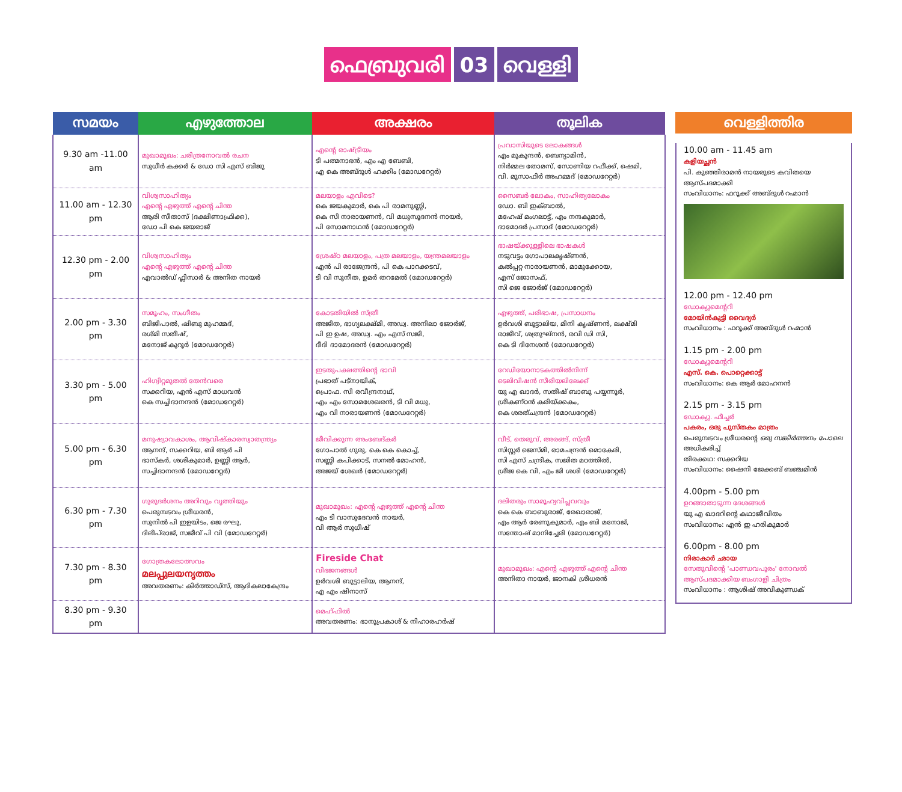ഫെബ്രുവരി 03 വെള്ളി
| സമയം | എഴുത്തോല | അക്ഷരം | തൂലിക |
| --- | --- | --- | --- |
| 9.30 am -11.00 am | മുഖാമുഖം: ചരിത്രനോവൽ രചന സുധീർ കക്കർ & ഡോ സി എസ് ബിജു | എന്റെ രാഷ്ട്രീയം ടി പത്മനാഭൻ, എം എ ബേബി, എ കെ അബ്ദുൾ ഹക്കിം (മോഡറേറ്റർ) | പ്രവാസിയുടെ ലോകങ്ങൾ എം മുകുന്ദൻ, ബെന്യാമിൻ, നിർമ്മല തോമസ്, സോണിയ റഫീക്ക്, ഷെമി, വി. മുസാഫിർ അഹമ്മദ് (മോഡറേറ്റർ) |
| 11.00 am - 12.30 pm | വിശ്വസാഹിത്യം എന്റെ എഴുത്ത് എന്റെ ചിന്ത ആരി സീതാസ് (ദക്ഷിണാഫ്രിക്ക), ഡോ പി കെ ജയരാജ് | മലയാളം എവിടെ? കെ ജയകുമാർ, കെ പി രാമനുണ്ണി, കെ സി നാരായണൻ, വി മധുസൂദനൻ നായർ, പി സോമനാഥൻ (മോഡറേറ്റർ) | സൈബർ ലോകം, സാഹിത്യലോകം ഡോ. ബി ഇക്ബാൽ, മഹേഷ് മംഗലാട്ട്, എം നന്ദകുമാർ, ദാമോദർ പ്രസാദ് (മോഡറേറ്റർ) |
| 12.30 pm - 2.00 pm | വിശ്വസാഹിത്യം എന്റെ എഴുത്ത് എന്റെ ചിന്ത എവാൽഡ് ഫ്ലിസാർ & അനിത നായർ | ശ്രേഷ്ഠ മലയാളം, പത്ര മലയാളം, യന്ത്രമലയാളം എൻ പി രാജേന്ദ്രൻ, പി കെ പാറക്കടവ്, ടി വി സുനീത, ഉമർ തറമേൽ (മോഡറേറ്റർ) | ഭാഷയ്ക്കുള്ളിലെ ഭാഷകൾ നടുവട്ടം ഗോപാലകൃഷ്ണൻ, കൽപ്പറ്റ നാരായണൻ, മാമുക്കോയ, എസ് ജോസഫ്, സി ജെ ജോർജ് (മോഡറേറ്റർ) |
| 2.00 pm - 3.30 pm | സമൂഹം, സംഗീതം ബിജിപാൽ, ഷിബു മുഹമ്മദ്, രശ്മി സതീഷ്, മനോജ് കുറൂർ (മോഡറേറ്റർ) | കോടതിയിൽ സ്ത്രീ അജിത, ഭാഗ്യലക്ഷ്മി, അഡ്വ. അനിലാ ജോർജ്, പി ഇ ഉഷ, അഡ്വ. എം എസ് സജി, ദീദി ദാമോദരൻ (മോഡറേറ്റർ) | എഴുത്ത്, പരിഭാഷ, പ്രസാധനം ഉർവശി ബൂട്ടാലിയ, മിനി കൃഷ്ണൻ, ലക്ഷ്മി രാജീവ്, ശത്രുഘ്നൻ, രവി ഡി സി, കെ ടി ദിനേശൻ (മോഡറേറ്റർ) |
| 3.30 pm - 5.00 pm | ഹിഗ്വിറ്റമുതൽ തേൻവരെ സക്കറിയ, എൻ എസ് മാധവൻ കെ സച്ചിദാനന്ദൻ (മോഡറേറ്റർ) | ഇടതുപക്ഷത്തിന്റെ ഭാവി പ്രഭാത് പട്നായിക്, പ്രൊഫ. സി രവീന്ദ്രനാഥ്, എം എം സോമശേഖരൻ, ടി വി മധു, എം വി നാരായണൻ (മോഡറേറ്റർ) | റേഡിയോനാടകത്തിൽനിന്ന് ടെലിവിഷൻ സീരിയലിലേക്ക് യു എ ഖാദർ, സതീഷ് ബാബു പയ്യന്നൂർ, ശ്രീകണ്ഠൻ കരിയ്ക്കകം, കെ ശരത്ചന്ദ്രൻ (മോഡറേറ്റർ) |
| 5.00 pm - 6.30 pm | മനുഷ്യാവകാശം, ആവിഷ്കാരസ്വാതന്ത്ര്യം ആനന്ദ്, സക്കറിയ, ബി ആർ പി ഭാസ്കർ, ശശികുമാർ, ഉണ്ണി ആർ, സച്ചിദാനന്ദൻ (മോഡറേറ്റർ) | ജീവിക്കുന്ന അംബേദ്കർ ഗോപാൽ ഗുരു, കെ കെ കൊച്ച്, സണ്ണി കപിക്കാട്, സനൽ മോഹൻ, അജയ് ശേഖർ (മോഡറേറ്റർ) | വീട്, തെരുവ്, അരങ്ങ്, സ്ത്രീ സിസ്റ്റർ ജെസ്മി, രാമചന്ദ്രൻ മൊകേരി, സി എസ് ചന്ദ്രിക, സജിത മഠത്തിൽ, ശ്രീജ കെ വി, എം ജി ശശി (മോഡറേറ്റർ) |
| 6.30 pm - 7.30 pm | ഗുരുദർശനം അറിവും വൃത്തിയും പെരുമ്പടവം ശ്രീധരൻ, സുനിൽ പി ഇളയിടം, ജെ രഘു, ദിലീപ്‌രാജ്, സജീവ് പി വി (മോഡറേറ്റർ) | മുഖാമുഖം: എന്റെ എഴുത്ത് എന്റെ ചിന്ത എം ടി വാസുദേവൻ നായർ, വി ആർ സുധീഷ് | ദലിതരും സാമൂഹ്യവിപ്ലവവും കെ കെ ബാബുരാജ്, രേഖാരാജ്, എം ആർ രേണുകുമാർ, എം ബി മനോജ്, സന്തോഷ് മാനിച്ചേരി (മോഡറേറ്റർ) |
| 7.30 pm - 8.30 pm | ഗോത്രകലോത്സവം മലപ്പുലയനൃത്തം അവതരണം: കിർത്താഡ്സ്, ആദികലാകേന്ദ്രം | Fireside Chat വിഭജനങ്ങൾ ഉർവശി ബുട്ടാലിയ, ആനന്ദ്, എ എം ഷിനാസ് | മുഖാമുഖം: എന്റെ എഴുത്ത് എന്റെ ചിന്ത അനിതാ നായർ, ജാനകി ശ്രീധരൻ |
| 8.30 pm - 9.30 pm | | മെഹ്ഫിൽ അവതരണം: ഭാനുപ്രകാശ് & നിഹാരഹർഷ് | |
വെള്ളിത്തിര
10.00 am - 11.45 am
കളിയച്ഛൻ
പി. കുഞ്ഞിരാമൻ നായരുടെ കവിതയെ ആസ്പദമാക്കി
സംവിധാനം: ഫറൂക്ക് അബ്ദുൾ റഹ്മാൻ
12.00 pm - 12.40 pm
ഡോക്യുമെന്ററി
മോയിൻകുട്ടി വൈദ്യർ
സംവിധാനം : ഫറൂക്ക് അബ്ദുൾ റഹ്മാൻ
1.15 pm - 2.00 pm
ഡോക്യുമെന്ററി
എസ്. കെ. പൊറ്റെക്കാട്ട്
സംവിധാനം: കെ ആർ മോഹനൻ
2.15 pm - 3.15 pm
ഡോക്യു. ഫീച്ചർ
പകരം, ഒരു പുസ്തകം മാത്രം
പെരുമ്പടവം ശ്രീധരന്റെ ഒരു സങ്കീർത്തനം പോലെ അധികരിച്ച്
തിരക്കഥ: സക്കറിയ
സംവിധാനം: ഷൈനി ജേക്കബ് ബഞ്ചമിൻ
4.00pm - 5.00 pm
ഉറങ്ങാതാടുന്ന ദേശങ്ങൾ
യു എ ഖാദറിന്റെ കഥാജീവിതം
സംവിധാനം: എൻ ഇ ഹരികുമാർ
6.00pm - 8.00 pm
നിരാകാർ ഛായ
സേതുവിന്റെ 'പാണ്ഡവപുരം' നോവൽ ആസ്പദമാക്കിയ ബംഗാളി ചിത്രം
സംവിധാനം : ആശിഷ് അവികുണ്ഡക്